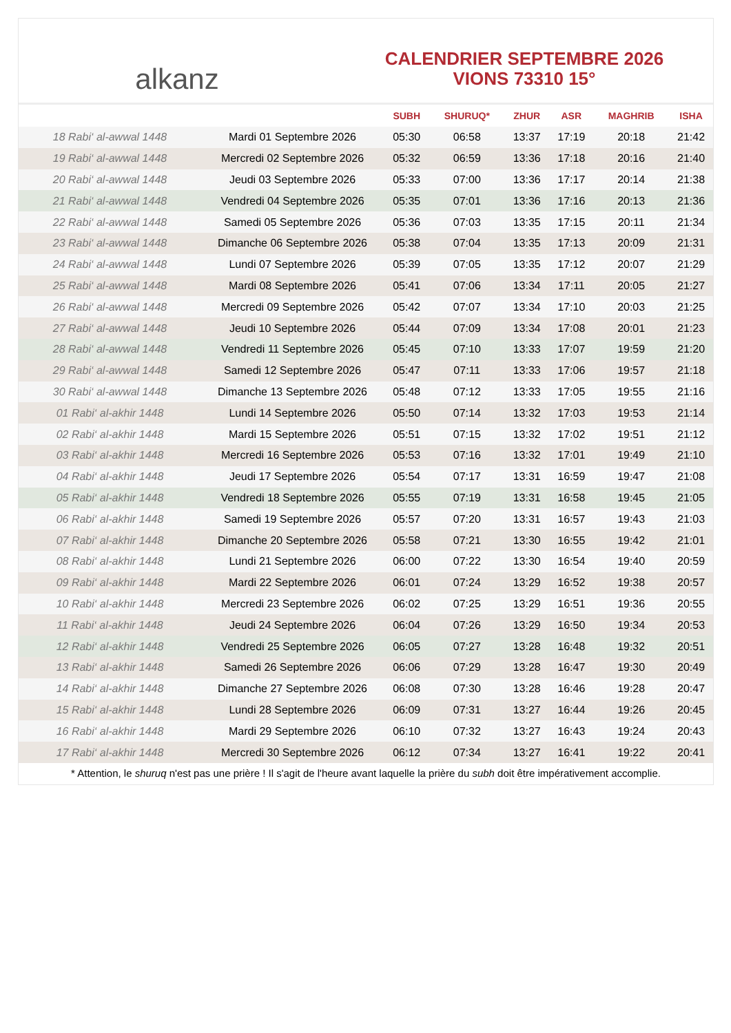alkanz
CALENDRIER SEPTEMBRE 2026
VIONS 73310 15°
| | | SUBH | SHURUQ* | ZHUR | ASR | MAGHRIB | ISHA |
| --- | --- | --- | --- | --- | --- | --- | --- |
| 18 Rabi‘ al-awwal 1448 | Mardi 01 Septembre 2026 | 05:30 | 06:58 | 13:37 | 17:19 | 20:18 | 21:42 |
| 19 Rabi‘ al-awwal 1448 | Mercredi 02 Septembre 2026 | 05:32 | 06:59 | 13:36 | 17:18 | 20:16 | 21:40 |
| 20 Rabi‘ al-awwal 1448 | Jeudi 03 Septembre 2026 | 05:33 | 07:00 | 13:36 | 17:17 | 20:14 | 21:38 |
| 21 Rabi‘ al-awwal 1448 | Vendredi 04 Septembre 2026 | 05:35 | 07:01 | 13:36 | 17:16 | 20:13 | 21:36 |
| 22 Rabi‘ al-awwal 1448 | Samedi 05 Septembre 2026 | 05:36 | 07:03 | 13:35 | 17:15 | 20:11 | 21:34 |
| 23 Rabi‘ al-awwal 1448 | Dimanche 06 Septembre 2026 | 05:38 | 07:04 | 13:35 | 17:13 | 20:09 | 21:31 |
| 24 Rabi‘ al-awwal 1448 | Lundi 07 Septembre 2026 | 05:39 | 07:05 | 13:35 | 17:12 | 20:07 | 21:29 |
| 25 Rabi‘ al-awwal 1448 | Mardi 08 Septembre 2026 | 05:41 | 07:06 | 13:34 | 17:11 | 20:05 | 21:27 |
| 26 Rabi‘ al-awwal 1448 | Mercredi 09 Septembre 2026 | 05:42 | 07:07 | 13:34 | 17:10 | 20:03 | 21:25 |
| 27 Rabi‘ al-awwal 1448 | Jeudi 10 Septembre 2026 | 05:44 | 07:09 | 13:34 | 17:08 | 20:01 | 21:23 |
| 28 Rabi‘ al-awwal 1448 | Vendredi 11 Septembre 2026 | 05:45 | 07:10 | 13:33 | 17:07 | 19:59 | 21:20 |
| 29 Rabi‘ al-awwal 1448 | Samedi 12 Septembre 2026 | 05:47 | 07:11 | 13:33 | 17:06 | 19:57 | 21:18 |
| 30 Rabi‘ al-awwal 1448 | Dimanche 13 Septembre 2026 | 05:48 | 07:12 | 13:33 | 17:05 | 19:55 | 21:16 |
| 01 Rabi‘ al-akhir 1448 | Lundi 14 Septembre 2026 | 05:50 | 07:14 | 13:32 | 17:03 | 19:53 | 21:14 |
| 02 Rabi‘ al-akhir 1448 | Mardi 15 Septembre 2026 | 05:51 | 07:15 | 13:32 | 17:02 | 19:51 | 21:12 |
| 03 Rabi‘ al-akhir 1448 | Mercredi 16 Septembre 2026 | 05:53 | 07:16 | 13:32 | 17:01 | 19:49 | 21:10 |
| 04 Rabi‘ al-akhir 1448 | Jeudi 17 Septembre 2026 | 05:54 | 07:17 | 13:31 | 16:59 | 19:47 | 21:08 |
| 05 Rabi‘ al-akhir 1448 | Vendredi 18 Septembre 2026 | 05:55 | 07:19 | 13:31 | 16:58 | 19:45 | 21:05 |
| 06 Rabi‘ al-akhir 1448 | Samedi 19 Septembre 2026 | 05:57 | 07:20 | 13:31 | 16:57 | 19:43 | 21:03 |
| 07 Rabi‘ al-akhir 1448 | Dimanche 20 Septembre 2026 | 05:58 | 07:21 | 13:30 | 16:55 | 19:42 | 21:01 |
| 08 Rabi‘ al-akhir 1448 | Lundi 21 Septembre 2026 | 06:00 | 07:22 | 13:30 | 16:54 | 19:40 | 20:59 |
| 09 Rabi‘ al-akhir 1448 | Mardi 22 Septembre 2026 | 06:01 | 07:24 | 13:29 | 16:52 | 19:38 | 20:57 |
| 10 Rabi‘ al-akhir 1448 | Mercredi 23 Septembre 2026 | 06:02 | 07:25 | 13:29 | 16:51 | 19:36 | 20:55 |
| 11 Rabi‘ al-akhir 1448 | Jeudi 24 Septembre 2026 | 06:04 | 07:26 | 13:29 | 16:50 | 19:34 | 20:53 |
| 12 Rabi‘ al-akhir 1448 | Vendredi 25 Septembre 2026 | 06:05 | 07:27 | 13:28 | 16:48 | 19:32 | 20:51 |
| 13 Rabi‘ al-akhir 1448 | Samedi 26 Septembre 2026 | 06:06 | 07:29 | 13:28 | 16:47 | 19:30 | 20:49 |
| 14 Rabi‘ al-akhir 1448 | Dimanche 27 Septembre 2026 | 06:08 | 07:30 | 13:28 | 16:46 | 19:28 | 20:47 |
| 15 Rabi‘ al-akhir 1448 | Lundi 28 Septembre 2026 | 06:09 | 07:31 | 13:27 | 16:44 | 19:26 | 20:45 |
| 16 Rabi‘ al-akhir 1448 | Mardi 29 Septembre 2026 | 06:10 | 07:32 | 13:27 | 16:43 | 19:24 | 20:43 |
| 17 Rabi‘ al-akhir 1448 | Mercredi 30 Septembre 2026 | 06:12 | 07:34 | 13:27 | 16:41 | 19:22 | 20:41 |
* Attention, le shuruq n'est pas une prière ! Il s'agit de l'heure avant laquelle la prière du subh doit être impérativement accomplie.